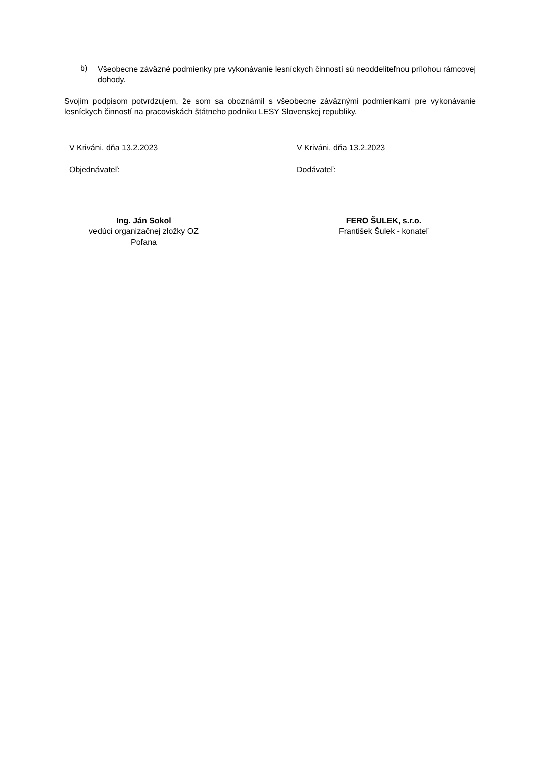b)
Všeobecne záväzné podmienky pre vykonávanie lesníckych činností sú neoddeliteľnou prílohou rámcovej dohody.
Svojim podpisom potvrdzujem, že som sa oboznámil s všeobecne záväznými podmienkami pre vykonávanie lesníckych činností na pracoviskách štátneho podniku LESY Slovenskej republiky.
V Kriváni, dňa 13.2.2023
Objednávateľ:
Ing. Ján Sokol
vedúci organizačnej zložky OZ
Poľana
V Kriváni, dňa 13.2.2023
Dodávateľ:
FERO ŠULEK, s.r.o.
František Šulek - konateľ